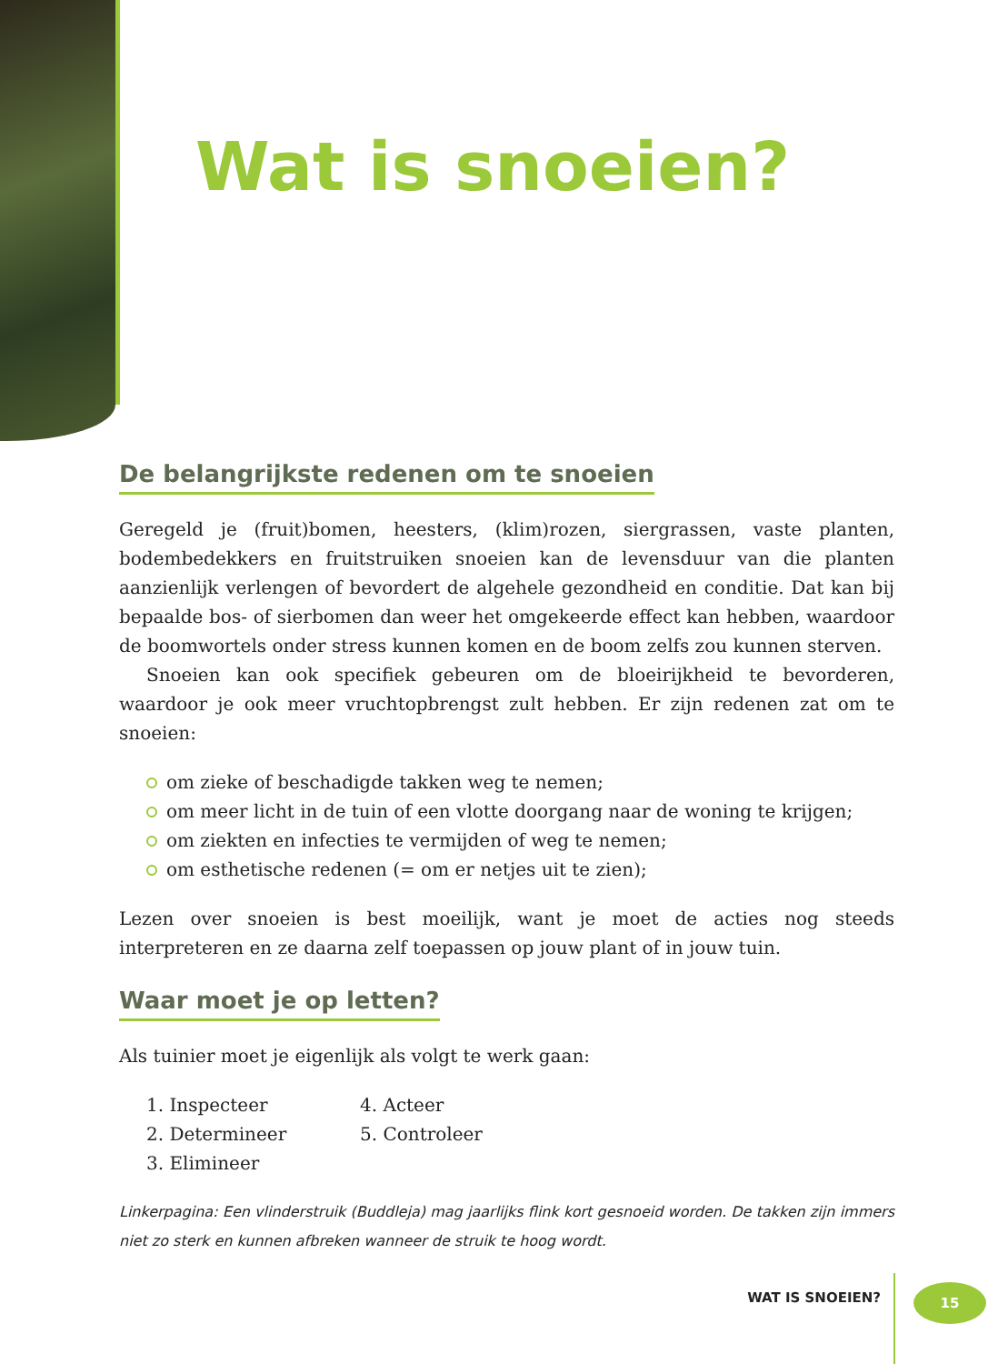Wat is snoeien?
De belangrijkste redenen om te snoeien
Geregeld je (fruit)bomen, heesters, (klim)rozen, siergrassen, vaste planten, bodembedekkers en fruitstruiken snoeien kan de levensduur van die planten aanzienlijk verlengen of bevordert de algehele gezondheid en conditie. Dat kan bij bepaalde bos- of sierbomen dan weer het omgekeerde effect kan hebben, waardoor de boomwortels onder stress kunnen komen en de boom zelfs zou kunnen sterven.
Snoeien kan ook specifiek gebeuren om de bloeirijkheid te bevorderen, waardoor je ook meer vruchtopbrengst zult hebben. Er zijn redenen zat om te snoeien:
om zieke of beschadigde takken weg te nemen;
om meer licht in de tuin of een vlotte doorgang naar de woning te krijgen;
om ziekten en infecties te vermijden of weg te nemen;
om esthetische redenen (= om er netjes uit te zien);
Lezen over snoeien is best moeilijk, want je moet de acties nog steeds interpreteren en ze daarna zelf toepassen op jouw plant of in jouw tuin.
Waar moet je op letten?
Als tuinier moet je eigenlijk als volgt te werk gaan:
1. Inspecteer
2. Determineer
3. Elimineer
4. Acteer
5. Controleer
Linkerpagina: Een vlinderstruik (Buddleja) mag jaarlijks flink kort gesnoeid worden. De takken zijn immers niet zo sterk en kunnen afbreken wanneer de struik te hoog wordt.
WAT IS SNOEIEN? 15